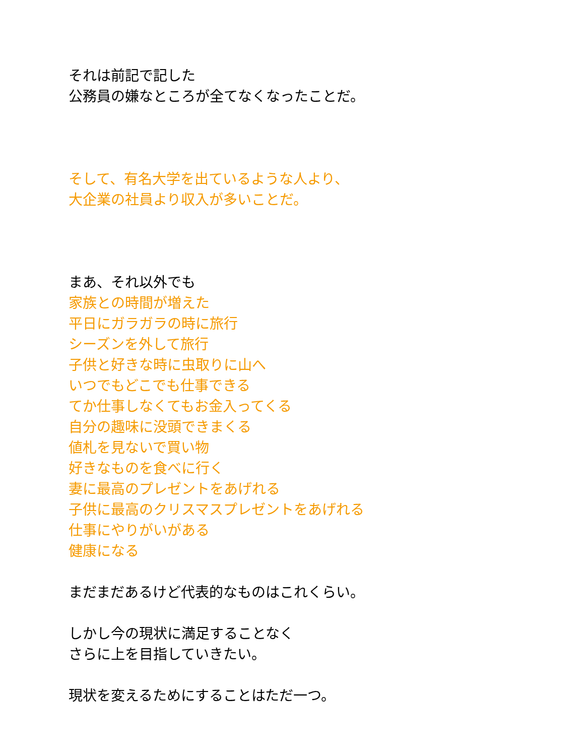それは前記で記した
公務員の嫌なところが全てなくなったことだ。
そして、有名大学を出ているような人より、
大企業の社員より収入が多いことだ。
まあ、それ以外でも
家族との時間が増えた
平日にガラガラの時に旅行
シーズンを外して旅行
子供と好きな時に虫取りに山へ
いつでもどこでも仕事できる
てか仕事しなくてもお金入ってくる
自分の趣味に没頭できまくる
値札を見ないで買い物
好きなものを食べに行く
妻に最高のプレゼントをあげれる
子供に最高のクリスマスプレゼントをあげれる
仕事にやりがいがある
健康になる
まだまだあるけど代表的なものはこれくらい。
しかし今の現状に満足することなく
さらに上を目指していきたい。
現状を変えるためにすることはただ一つ。